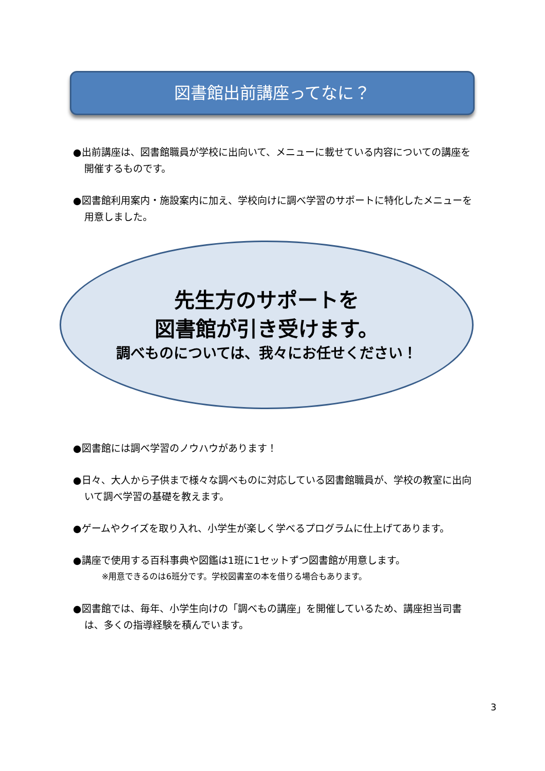図書館出前講座ってなに？
●出前講座は、図書館職員が学校に出向いて、メニューに載せている内容についての講座を開催するものです。
●図書館利用案内・施設案内に加え、学校向けに調べ学習のサポートに特化したメニューを用意しました。
先生方のサポートを
図書館が引き受けます。
調べものについては、我々にお任せください！
●図書館には調べ学習のノウハウがあります！
●日々、大人から子供まで様々な調べものに対応している図書館職員が、学校の教室に出向いて調べ学習の基礎を教えます。
●ゲームやクイズを取り入れ、小学生が楽しく学べるプログラムに仕上げてあります。
●講座で使用する百科事典や図鑑は1班に1セットずつ図書館が用意します。
※用意できるのは6班分です。学校図書室の本を借りる場合もあります。
●図書館では、毎年、小学生向けの「調べもの講座」を開催しているため、講座担当司書は、多くの指導経験を積んでいます。
3